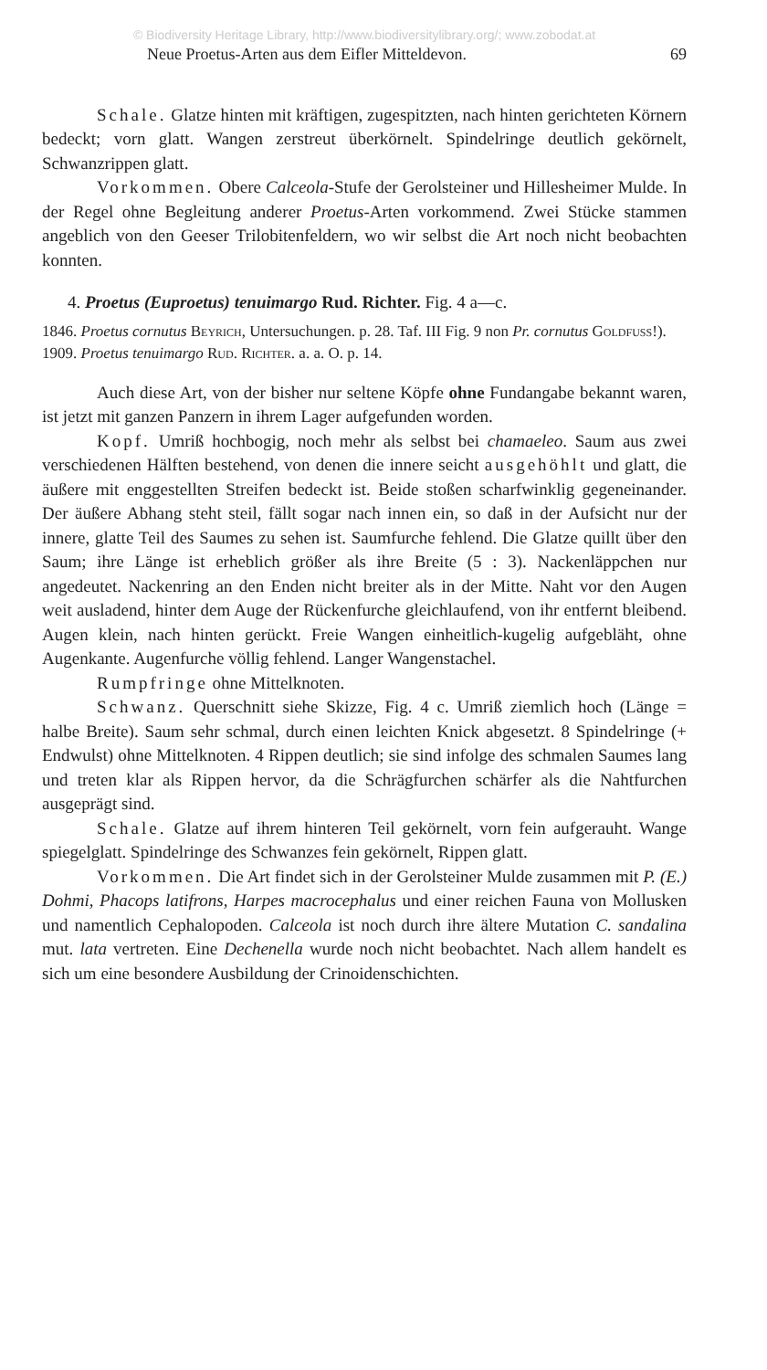© Biodiversity Heritage Library, http://www.biodiversitylibrary.org/; www.zobodat.at
Neue Proetus-Arten aus dem Eifler Mitteldevon. 69
Schale. Glatze hinten mit kräftigen, zugespitzten, nach hinten gerichteten Körnern bedeckt; vorn glatt. Wangen zerstreut überkörnelt. Spindelringe deutlich gekörnelt, Schwanzrippen glatt.
Vorkommen. Obere Calceola-Stufe der Gerolsteiner und Hillesheimer Mulde. In der Regel ohne Begleitung anderer Proetus-Arten vorkommend. Zwei Stücke stammen angeblich von den Geeser Trilobitenfeldern, wo wir selbst die Art noch nicht beobachten konnten.
4. Proetus (Euproetus) tenuimargo Rud. Richter. Fig. 4 a—c.
1846. Proetus cornutus Beyrich, Untersuchungen. p. 28. Taf. III Fig. 9 non Pr. cornutus Goldfuss!).
1909. Proetus tenuimargo Rud. Richter. a. a. O. p. 14.
Auch diese Art, von der bisher nur seltene Köpfe ohne Fundangabe bekannt waren, ist jetzt mit ganzen Panzern in ihrem Lager aufgefunden worden.
Kopf. Umriß hochbogig, noch mehr als selbst bei chamaeleo. Saum aus zwei verschiedenen Hälften bestehend, von denen die innere seicht ausgehöhlt und glatt, die äußere mit enggestellten Streifen bedeckt ist. Beide stoßen scharfwinklig gegeneinander. Der äußere Abhang steht steil, fällt sogar nach innen ein, so daß in der Aufsicht nur der innere, glatte Teil des Saumes zu sehen ist. Saumfurche fehlend. Die Glatze quillt über den Saum; ihre Länge ist erheblich größer als ihre Breite (5 : 3). Nackenläppchen nur angedeutet. Nackenring an den Enden nicht breiter als in der Mitte. Naht vor den Augen weit ausladend, hinter dem Auge der Rückenfurche gleichlaufend, von ihr entfernt bleibend. Augen klein, nach hinten gerückt. Freie Wangen einheitlich-kugelig aufgebläht, ohne Augenkante. Augenfurche völlig fehlend. Langer Wangenstachel.
Rumpfringe ohne Mittelknoten.
Schwanz. Querschnitt siehe Skizze, Fig. 4 c. Umriß ziemlich hoch (Länge = halbe Breite). Saum sehr schmal, durch einen leichten Knick abgesetzt. 8 Spindelringe (+ Endwulst) ohne Mittelknoten. 4 Rippen deutlich; sie sind infolge des schmalen Saumes lang und treten klar als Rippen hervor, da die Schrägfurchen schärfer als die Nahtfurchen ausgeprägt sind.
Schale. Glatze auf ihrem hinteren Teil gekörnelt, vorn fein aufgerauht. Wange spiegelglatt. Spindelringe des Schwanzes fein gekörnelt, Rippen glatt.
Vorkommen. Die Art findet sich in der Gerolsteiner Mulde zusammen mit P. (E.) Dohmi, Phacops latifrons, Harpes macrocephalus und einer reichen Fauna von Mollusken und namentlich Cephalopoden. Calceola ist noch durch ihre ältere Mutation C. sandalina mut. lata vertreten. Eine Dechenella wurde noch nicht beobachtet. Nach allem handelt es sich um eine besondere Ausbildung der Crinoidenschichten.